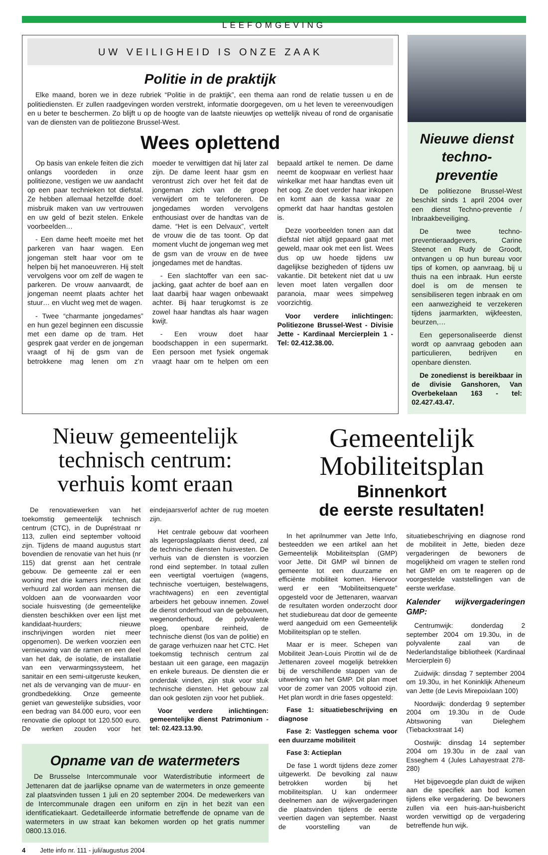LEEFOMGEVING
UW VEILIGHEID IS ONZE ZAAK
Politie in de praktijk
Elke maand, boren we in deze rubriek “Politie in de praktijk”, een thema aan rond de relatie tussen u en de politiediensten. Er zullen raadgevingen worden verstrekt, informatie doorgegeven, om u het leven te vereenvoudigen en u beter te beschermen. Zo blijft u op de hoogte van de laatste nieuwtjes op wettelijk niveau of rond de organisatie van de diensten van de politiezone Brussel-West.
Wees oplettend
Op basis van enkele feiten die zich onlangs voordeden in onze politiezone, vestigen we uw aandacht op een paar technieken tot diefstal. Ze hebben allemaal hetzelfde doel: misbruik maken van uw vertrouwen en uw geld of bezit stelen. Enkele voorbeelden…
- Een dame heeft moeite met het parkeren van haar wagen. Een jongeman stelt haar voor om te helpen bij het manoeuvreren. Hij stelt vervolgens voor om zelf de wagen te parkeren. De vrouw aanvaardt, de jongeman neemt plaats achter het stuur… en vlucht weg met de wagen.
- Twee “charmante jongedames” en hun gezel beginnen een discussie met een dame op de tram. Het gesprek gaat verder en de jongeman vraagt of hij de gsm van de betrokkene mag lenen om z’n moeder te verwittigen dat hij later zal zijn. De dame leent haar gsm en verontrust zich over het feit dat de jongeman zich van de groep verwijdert om te telefoneren. De jongedames worden vervolgens enthousiast over de handtas van de dame. “Het is een Delvaux”, vertelt de vrouw die de tas toont. Op dat moment vlucht de jongeman weg met de gsm van de vrouw en de twee jongedames met de handtas.
- Een slachtoffer van een sac-jacking, gaat achter de boef aan en laat daarbij haar wagen onbewaakt achter. Bij haar terugkomst is ze zowel haar handtas als haar wagen kwijt.
- Een vrouw doet haar boodschappen in een supermarkt. Een persoon met fysiek ongemak vraagt haar om te helpen om een bepaald artikel te nemen. De dame neemt de koopwaar en verliest haar winkelkar met haar handtas even uit het oog. Ze doet verder haar inkopen en komt aan de kassa waar ze opmerkt dat haar handtas gestolen is.
Deze voorbeelden tonen aan dat diefstal niet altijd gepaard gaat met geweld, maar ook met een list. Wees dus op uw hoede tijdens uw dagelijkse bezigheden of tijdens uw vakantie. Dit betekent niet dat u uw leven moet laten vergallen door paranoia, maar wees simpelweg voorzichtig.
Voor verdere inlichtingen: Politiezone Brussel-West - Divisie Jette - Kardinaal Mercierplein 1 - Tel: 02.412.38.00.
Nieuwe dienst techno-preventie
De politiezone Brussel-West beschikt sinds 1 april 2004 over een dienst Techno-preventie / Inbraakbeveiliging.
De twee techno-preventieraadgevers, Carine Steenot en Rudy de Groodt, ontvangen u op hun bureau voor tips of komen, op aanvraag, bij u thuis na een inbraak. Hun eerste doel is om de mensen te sensibiliseren tegen inbraak en om een aanwezigheid te verzekeren tijdens jaarmarkten, wijkfeesten, beurzen,…
Een gepersonaliseerde dienst wordt op aanvraag geboden aan particulieren, bedrijven en openbare diensten.
De zonedienst is bereikbaar in de divisie Ganshoren, Van Overbekelaan 163 - tel: 02.427.43.47.
Nieuw gemeentelijk technisch centrum: verhuis komt eraan
De renovatiewerken van het toekomstig gemeentelijk technisch centrum (CTC), in de Dupréstraat nr 113, zullen eind september voltooid zijn. Tijdens de maand augustus start bovendien de renovatie van het huis (nr 115) dat grenst aan het centrale gebouw. De gemeente zal er een woning met drie kamers inrichten, dat verhuurd zal worden aan mensen die voldoen aan de voorwaarden voor sociale huisvesting (de gemeentelijke diensten beschikken over een lijst met kandidaat-huurders; nieuwe inschrijvingen worden niet meer opgenomen). De werken voorzien een vernieuwing van de ramen en een deel van het dak, de isolatie, de installatie van een verwarmingssysteem, het sanitair en een semi-uitgeruste keuken, net als de vervanging van de muur- en grondbedekking. Onze gemeente geniet van gewestelijke subsidies, voor een bedrag van 84.000 euro, voor een renovatie die oploopt tot 120.500 euro. De werken zouden voor het eindejaarsverlof achter de rug moeten zijn.
Het centrale gebouw dat voorheen als legeropslagplaats dienst deed, zal de technische diensten huisvesten. De verhuis van de diensten is voorzien rond eind september. In totaal zullen een veertigtal voertuigen (wagens, technische voertuigen, bestelwagens, vrachtwagens) en een zeventigtal arbeiders het gebouw innemen. Zowel de dienst onderhoud van de gebouwen, wegenonderhoud, de polyvalente ploeg, openbare reinheid, de technische dienst (los van de politie) en de garage verhuizen naar het CTC. Het toekomstig technisch centrum zal bestaan uit een garage, een magazijn en enkele bureaus. De diensten die er onderdak vinden, zijn stuk voor stuk technische diensten. Het gebouw zal dan ook gesloten zijn voor het publiek.
Voor verdere inlichtingen: gemeentelijke dienst Patrimonium - tel: 02.423.13.90.
Opname van de watermeters
De Brusselse Intercommunale voor Waterdistributie informeert de Jettenaren dat de jaarlijkse opname van de watermeters in onze gemeente zal plaatsvinden tussen 1 juli en 20 september 2004. De medewerkers van de Intercommunale dragen een uniform en zijn in het bezit van een identificatiekaart. Gedetailleerde informatie betreffende de opname van de watermeters in uw straat kan bekomen worden op het gratis nummer 0800.13.016.
4 Jette info nr. 111 - juli/augustus 2004
Gemeentelijk Mobiliteitsplan
Binnenkort
de eerste resultaten!
In het aprilnummer van Jette Info, besteedden we een artikel aan het Gemeentelijk Mobiliteitsplan (GMP) voor Jette. Dit GMP wil binnen de gemeente tot een duurzame en efficiënte mobiliteit komen. Hiervoor werd er een “Mobiliteitsenquete” opgesteld voor de Jettenaren, waarvan de resultaten worden onderzocht door het studiebureau dat door de gemeente werd aangeduid om een Gemeentelijk Mobiliteitsplan op te stellen.
Maar er is meer. Schepen van Mobiliteit Jean-Louis Pirottin wil de de Jettenaren zoveel mogelijk betrekken bij de verschillende stappen van de uitwerking van het GMP. Dit plan moet voor de zomer van 2005 voltooid zijn. Het plan wordt in drie fases opgesteld:
Fase 1: situatiebeschrijving en diagnose
Fase 2: Vastleggen schema voor een duurzame mobiliteit
Fase 3: Actieplan
De fase 1 wordt tijdens deze zomer uitgewerkt. De bevolking zal nauw betrokken worden bij het mobiliteitsplan. U kan ondermeer deelnemen aan de wijkvergaderingen die plaatsvinden tijdens de eerste veertien dagen van september. Naast de voorstelling van de situatiebeschrijving en diagnose rond de mobiliteit in Jette, bieden deze vergaderingen de bewoners de mogelijkheid om vragen te stellen rond het GMP en om te reageren op de voorgestelde vaststellingen van de eerste werkfase.
Kalender wijkvergaderingen GMP:
Centrumwijk: donderdag 2 september 2004 om 19.30u, in de polyvalente zaal van de Nederlandstalige bibliotheek (Kardinaal Mercierplein 6)
Zuidwijk: dinsdag 7 september 2004 om 19.30u, in het Koninklijk Atheneum van Jette (de Levis Mirepoixlaan 100)
Noordwijk: donderdag 9 september 2004 om 19.30u in de Oude Abtswoning van Dieleghem (Tiebackxstraat 14)
Oostwijk: dinsdag 14 september 2004 om 19.30u in de zaal van Esseghem 4 (Jules Lahayestraat 278-280)
Het bijgevoegde plan duidt de wijken aan die specifiek aan bod komen tijdens elke vergadering. De bewoners zullen via een huis-aan-huisbericht worden verwittigd op de vergadering betreffende hun wijk.